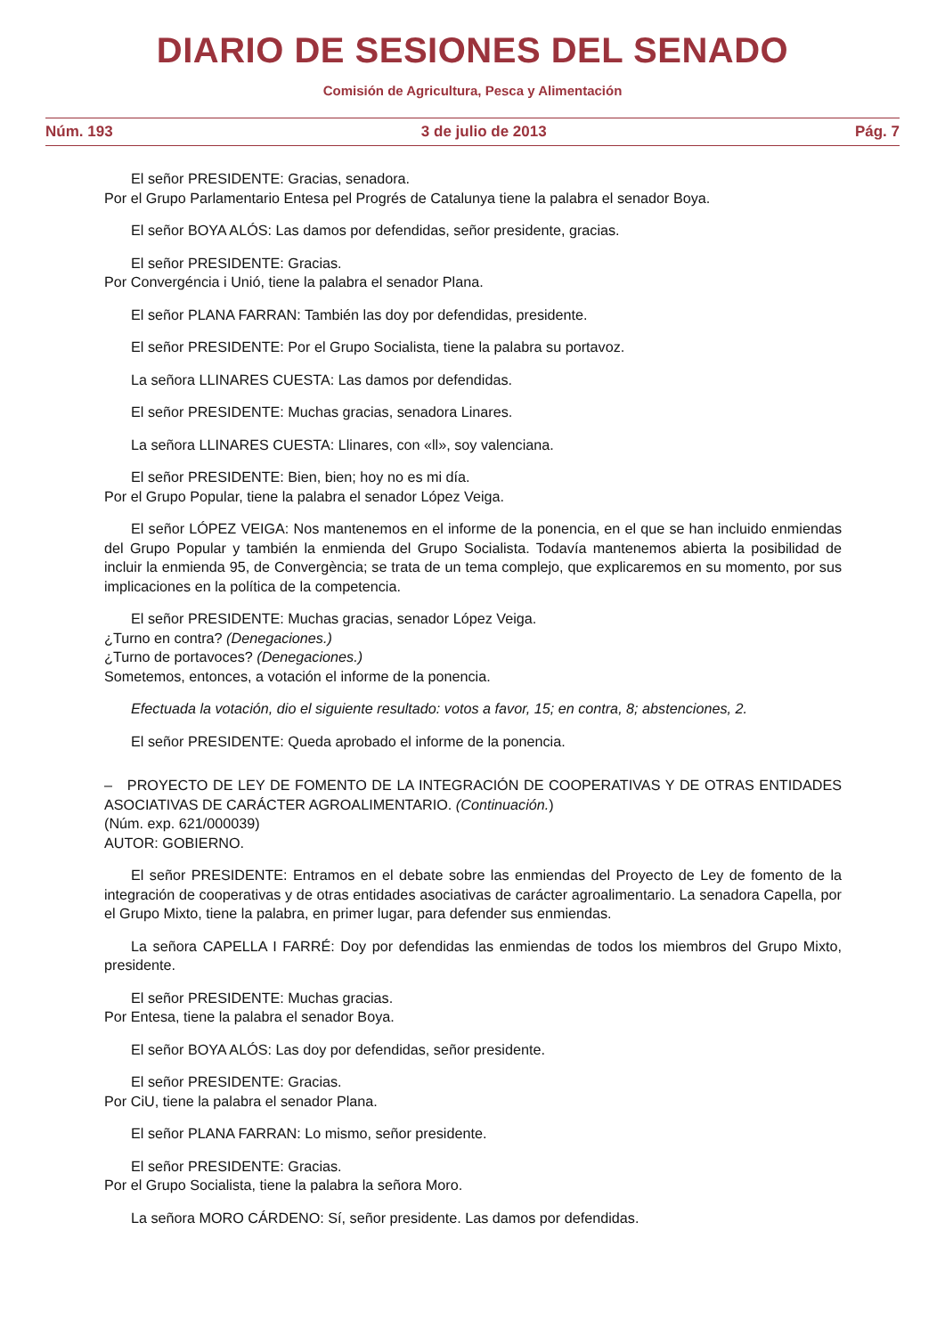DIARIO DE SESIONES DEL SENADO
Comisión de Agricultura, Pesca y Alimentación
Núm. 193 3 de julio de 2013 Pág. 7
El señor PRESIDENTE: Gracias, senadora.
Por el Grupo Parlamentario Entesa pel Progrés de Catalunya tiene la palabra el senador Boya.
El señor BOYA ALÓS: Las damos por defendidas, señor presidente, gracias.
El señor PRESIDENTE: Gracias.
Por Convergéncia i Unió, tiene la palabra el senador Plana.
El señor PLANA FARRAN: También las doy por defendidas, presidente.
El señor PRESIDENTE: Por el Grupo Socialista, tiene la palabra su portavoz.
La señora LLINARES CUESTA: Las damos por defendidas.
El señor PRESIDENTE: Muchas gracias, senadora Linares.
La señora LLINARES CUESTA: Llinares, con «ll», soy valenciana.
El señor PRESIDENTE: Bien, bien; hoy no es mi día.
Por el Grupo Popular, tiene la palabra el senador López Veiga.
El señor LÓPEZ VEIGA: Nos mantenemos en el informe de la ponencia, en el que se han incluido enmiendas del Grupo Popular y también la enmienda del Grupo Socialista. Todavía mantenemos abierta la posibilidad de incluir la enmienda 95, de Convergència; se trata de un tema complejo, que explicaremos en su momento, por sus implicaciones en la política de la competencia.
El señor PRESIDENTE: Muchas gracias, senador López Veiga.
¿Turno en contra? (Denegaciones.)
¿Turno de portavoces? (Denegaciones.)
Sometemos, entonces, a votación el informe de la ponencia.
Efectuada la votación, dio el siguiente resultado: votos a favor, 15; en contra, 8; abstenciones, 2.
El señor PRESIDENTE: Queda aprobado el informe de la ponencia.
– PROYECTO DE LEY DE FOMENTO DE LA INTEGRACIÓN DE COOPERATIVAS Y DE OTRAS ENTIDADES ASOCIATIVAS DE CARÁCTER AGROALIMENTARIO. (Continuación.)
(Núm. exp. 621/000039)
AUTOR: GOBIERNO.
El señor PRESIDENTE: Entramos en el debate sobre las enmiendas del Proyecto de Ley de fomento de la integración de cooperativas y de otras entidades asociativas de carácter agroalimentario. La senadora Capella, por el Grupo Mixto, tiene la palabra, en primer lugar, para defender sus enmiendas.
La señora CAPELLA I FARRÉ: Doy por defendidas las enmiendas de todos los miembros del Grupo Mixto, presidente.
El señor PRESIDENTE: Muchas gracias.
Por Entesa, tiene la palabra el senador Boya.
El señor BOYA ALÓS: Las doy por defendidas, señor presidente.
El señor PRESIDENTE: Gracias.
Por CiU, tiene la palabra el senador Plana.
El señor PLANA FARRAN: Lo mismo, señor presidente.
El señor PRESIDENTE: Gracias.
Por el Grupo Socialista, tiene la palabra la señora Moro.
La señora MORO CÁRDENO: Sí, señor presidente. Las damos por defendidas.